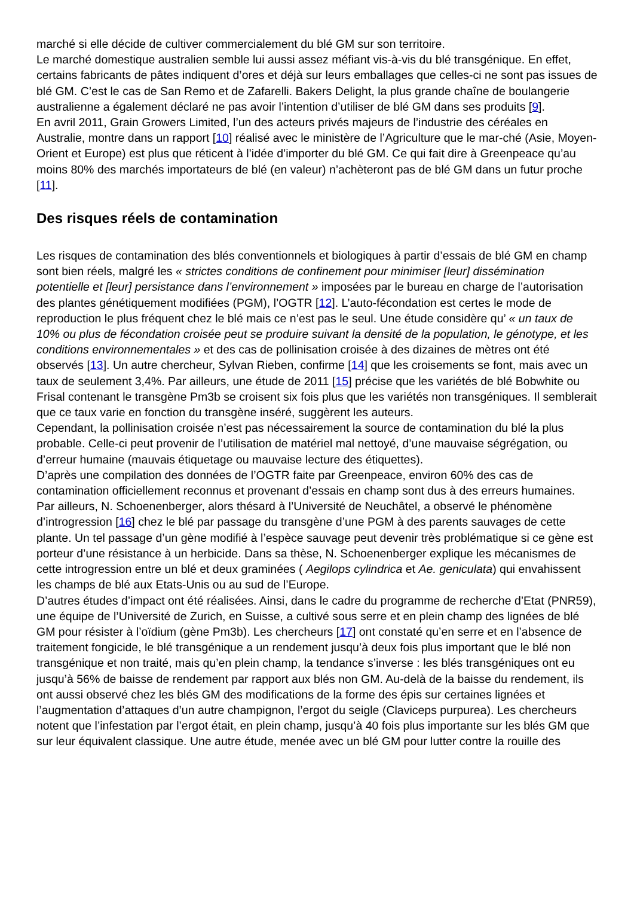marché si elle décide de cultiver commercialement du blé GM sur son territoire.
Le marché domestique australien semble lui aussi assez méfiant vis-à-vis du blé transgénique. En effet, certains fabricants de pâtes indiquent d’ores et déjà sur leurs emballages que celles-ci ne sont pas issues de blé GM. C’est le cas de San Remo et de Zafarelli. Bakers Delight, la plus grande chaîne de boulangerie australienne a également déclaré ne pas avoir l’intention d’utiliser de blé GM dans ses produits [9].
En avril 2011, Grain Growers Limited, l’un des acteurs privés majeurs de l’industrie des céréales en Australie, montre dans un rapport [10] réalisé avec le ministère de l’Agriculture que le mar-ché (Asie, Moyen-Orient et Europe) est plus que réticent à l’idée d’importer du blé GM. Ce qui fait dire à Greenpeace qu’au moins 80% des marchés importateurs de blé (en valeur) n’achèteront pas de blé GM dans un futur proche [11].
Des risques réels de contamination
Les risques de contamination des blés conventionnels et biologiques à partir d’essais de blé GM en champ sont bien réels, malgré les « strictes conditions de confinement pour minimiser [leur] dissémination potentielle et [leur] persistance dans l’environnement » imposées par le bureau en charge de l’autorisation des plantes génétiquement modifiées (PGM), l’OGTR [12]. L’auto-fécondation est certes le mode de reproduction le plus fréquent chez le blé mais ce n’est pas le seul. Une étude considère qu’ « un taux de 10% ou plus de fécondation croisée peut se produire suivant la densité de la population, le génotype, et les conditions environnementales » et des cas de pollinisation croisée à des dizaines de mètres ont été observés [13]. Un autre chercheur, Sylvan Rieben, confirme [14] que les croisements se font, mais avec un taux de seulement 3,4%. Par ailleurs, une étude de 2011 [15] précise que les variétés de blé Bobwhite ou Frisal contenant le transgène Pm3b se croisent six fois plus que les variétés non transgéniques. Il semblerait que ce taux varie en fonction du transgène inséré, suggèrent les auteurs.
Cependant, la pollinisation croisée n’est pas nécessairement la source de contamination du blé la plus probable. Celle-ci peut provenir de l’utilisation de matériel mal nettoyé, d’une mauvaise ségrégation, ou d’erreur humaine (mauvais étiquetage ou mauvaise lecture des étiquettes).
D’après une compilation des données de l’OGTR faite par Greenpeace, environ 60% des cas de contamination officiellement reconnus et provenant d’essais en champ sont dus à des erreurs humaines.
Par ailleurs, N. Schoenenberger, alors thésard à l’Université de Neuchâtel, a observé le phénomène d’introgression [16] chez le blé par passage du transgène d’une PGM à des parents sauvages de cette plante. Un tel passage d’un gène modifié à l’espèce sauvage peut devenir très problématique si ce gène est porteur d’une résistance à un herbicide. Dans sa thèse, N. Schoenenberger explique les mécanismes de cette introgression entre un blé et deux graminées ( Aegilops cylindrica et Ae. geniculata) qui envahissent les champs de blé aux Etats-Unis ou au sud de l’Europe.
D’autres études d’impact ont été réalisées. Ainsi, dans le cadre du programme de recherche d’Etat (PNR59), une équipe de l’Université de Zurich, en Suisse, a cultivé sous serre et en plein champ des lignées de blé GM pour résister à l’oïdium (gène Pm3b). Les chercheurs [17] ont constaté qu’en serre et en l’absence de traitement fongicide, le blé transgénique a un rendement jusqu’à deux fois plus important que le blé non transgénique et non traité, mais qu’en plein champ, la tendance s’inverse : les blés transgéniques ont eu jusqu’à 56% de baisse de rendement par rapport aux blés non GM. Au-delà de la baisse du rendement, ils ont aussi observé chez les blés GM des modifications de la forme des épis sur certaines lignées et l’augmentation d’attaques d’un autre champignon, l’ergot du seigle (Claviceps purpurea). Les chercheurs notent que l’infestation par l’ergot était, en plein champ, jusqu’à 40 fois plus importante sur les blés GM que sur leur équivalent classique. Une autre étude, menée avec un blé GM pour lutter contre la rouille des